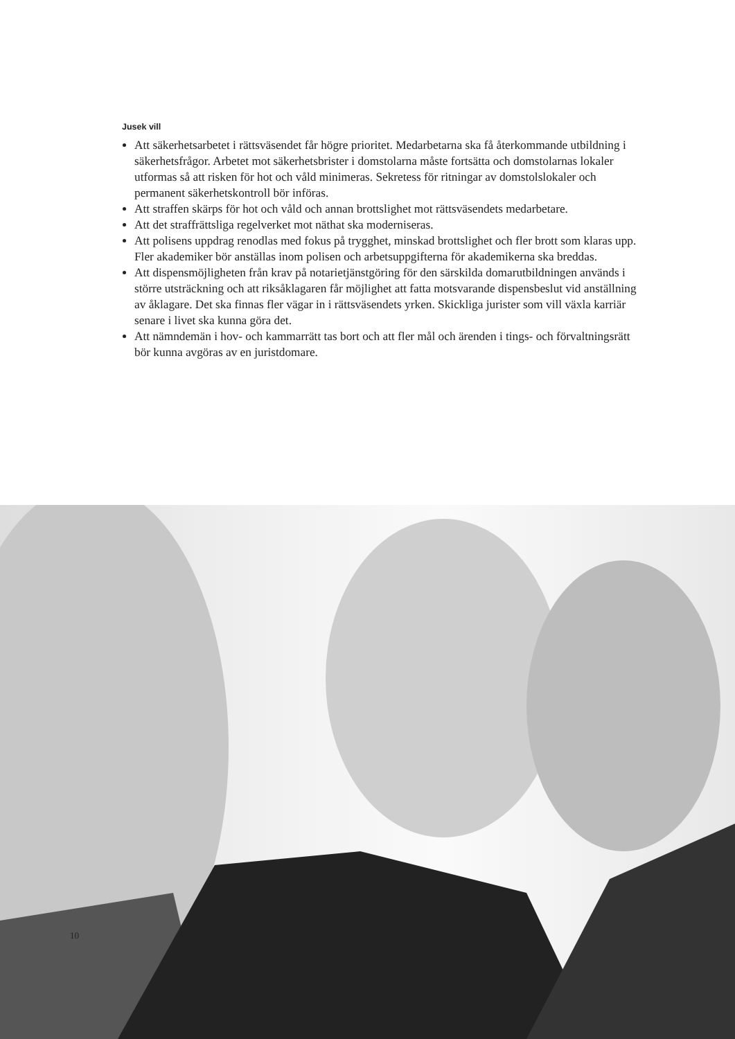Jusek vill
Att säkerhetsarbetet i rättsväsendet får högre prioritet. Medarbetarna ska få återkommande utbildning i säkerhetsfrågor. Arbetet mot säkerhetsbrister i domstolarna måste fortsätta och domstolarnas lokaler utformas så att risken för hot och våld minimeras. Sekretess för ritningar av domstolslokaler och permanent säkerhetskontroll bör införas.
Att straffen skärps för hot och våld och annan brottslighet mot rättsväsendets medarbetare.
Att det straffrättsliga regelverket mot näthat ska moderniseras.
Att polisens uppdrag renodlas med fokus på trygghet, minskad brottslighet och fler brott som klaras upp. Fler akademiker bör anställas inom polisen och arbetsuppgifterna för akademikerna ska breddas.
Att dispensmöjligheten från krav på notarietjänstgöring för den särskilda domarutbildningen används i större utsträckning och att riksåklagaren får möjlighet att fatta motsvarande dispensbeslut vid anställning av åklagare. Det ska finnas fler vägar in i rättsväsendets yrken. Skickliga jurister som vill växla karriär senare i livet ska kunna göra det.
Att nämndemän i hov- och kammarrätt tas bort och att fler mål och ärenden i tings- och förvaltningsrätt bör kunna avgöras av en juristdomare.
10